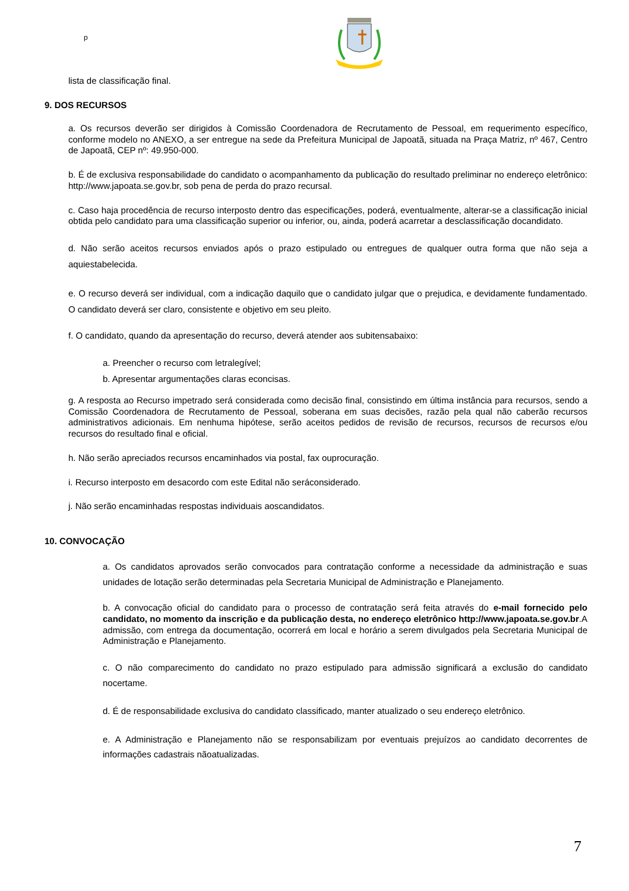p
lista de classificação final.
9. DOS RECURSOS
a. Os recursos deverão ser dirigidos à Comissão Coordenadora de Recrutamento de Pessoal, em requerimento específico, conforme modelo no ANEXO, a ser entregue na sede da Prefeitura Municipal de Japoatã, situada na Praça Matriz, nº 467, Centro de Japoatã, CEP nº: 49.950-000.
b. É de exclusiva responsabilidade do candidato o acompanhamento da publicação do resultado preliminar no endereço eletrônico: http://www.japoata.se.gov.br, sob pena de perda do prazo recursal.
c. Caso haja procedência de recurso interposto dentro das especificações, poderá, eventualmente, alterar-se a classificação inicial obtida pelo candidato para uma classificação superior ou inferior, ou, ainda, poderá acarretar a desclassificação docandidato.
d. Não serão aceitos recursos enviados após o prazo estipulado ou entregues de qualquer outra forma que não seja a aquiestabelecida.
e. O recurso deverá ser individual, com a indicação daquilo que o candidato julgar que o prejudica, e devidamente fundamentado. O candidato deverá ser claro, consistente e objetivo em seu pleito.
f. O candidato, quando da apresentação do recurso, deverá atender aos subitensabaixo:
a. Preencher o recurso com letralegível;
b. Apresentar argumentações claras econcisas.
g. A resposta ao Recurso impetrado será considerada como decisão final, consistindo em última instância para recursos, sendo a Comissão Coordenadora de Recrutamento de Pessoal, soberana em suas decisões, razão pela qual não caberão recursos administrativos adicionais. Em nenhuma hipótese, serão aceitos pedidos de revisão de recursos, recursos de recursos e/ou recursos do resultado final e oficial.
h. Não serão apreciados recursos encaminhados via postal, fax ouprocuração.
i. Recurso interposto em desacordo com este Edital não seráconsiderado.
j. Não serão encaminhadas respostas individuais aoscandidatos.
10. CONVOCAÇÃO
a. Os candidatos aprovados serão convocados para contratação conforme a necessidade da administração e suas unidades de lotação serão determinadas pela Secretaria Municipal de Administração e Planejamento.
b. A convocação oficial do candidato para o processo de contratação será feita através do e-mail fornecido pelo candidato, no momento da inscrição e da publicação desta, no endereço eletrônico http://www.japoata.se.gov.br.A admissão, com entrega da documentação, ocorrerá em local e horário a serem divulgados pela Secretaria Municipal de Administração e Planejamento.
c. O não comparecimento do candidato no prazo estipulado para admissão significará a exclusão do candidato nocertame.
d. É de responsabilidade exclusiva do candidato classificado, manter atualizado o seu endereço eletrônico.
e. A Administração e Planejamento não se responsabilizam por eventuais prejuízos ao candidato decorrentes de informações cadastrais nãoatualizadas.
7